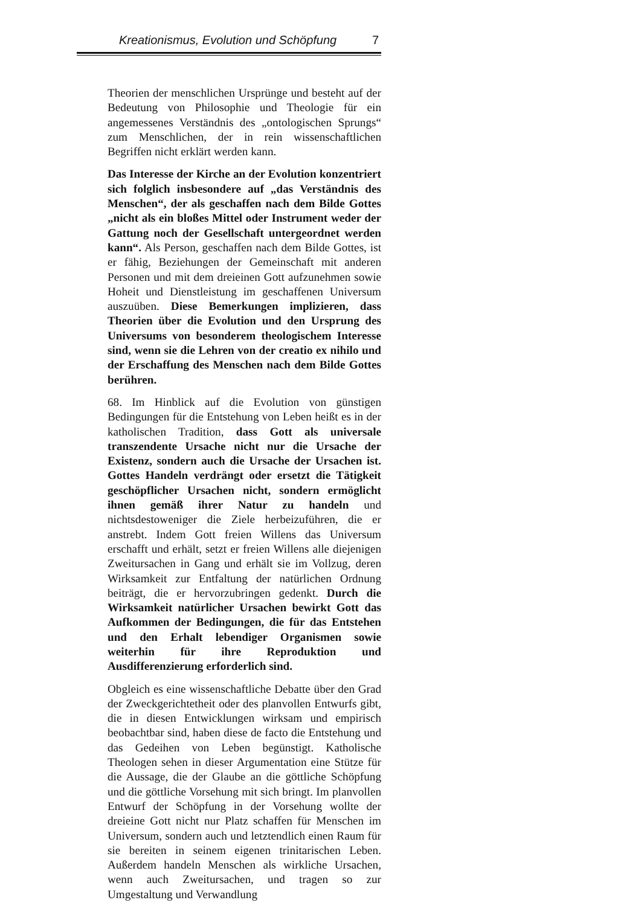Kreationismus, Evolution und Schöpfung 7
Theorien der menschlichen Ursprünge und besteht auf der Bedeutung von Philosophie und Theologie für ein angemessenes Verständnis des „ontologischen Sprungs“ zum Menschlichen, der in rein wissenschaftlichen Begriffen nicht erklärt werden kann.
Das Interesse der Kirche an der Evolution konzentriert sich folglich insbesondere auf „das Verständnis des Menschen“, der als geschaffen nach dem Bilde Gottes „nicht als ein bloßes Mittel oder Instrument weder der Gattung noch der Gesellschaft untergeordnet werden kann“. Als Person, geschaffen nach dem Bilde Gottes, ist er fähig, Beziehungen der Gemeinschaft mit anderen Personen und mit dem dreieinen Gott aufzunehmen sowie Hoheit und Dienstleistung im geschaffenen Universum auszuüben. Diese Bemerkungen implizieren, dass Theorien über die Evolution und den Ursprung des Universums von besonderem theologischem Interesse sind, wenn sie die Lehren von der creatio ex nihilo und der Erschaffung des Menschen nach dem Bilde Gottes berühren.
68. Im Hinblick auf die Evolution von günstigen Bedingungen für die Entstehung von Leben heißt es in der katholischen Tradition, dass Gott als universale transzendente Ursache nicht nur die Ursache der Existenz, sondern auch die Ursache der Ursachen ist. Gottes Handeln verdrängt oder ersetzt die Tätigkeit geschöpflicher Ursachen nicht, sondern ermöglicht ihnen gemäß ihrer Natur zu handeln und nichtsdestoweniger die Ziele herbeizuführen, die er anstrebt. Indem Gott freien Willens das Universum erschafft und erhält, setzt er freien Willens alle diejenigen Zweitursachen in Gang und erhält sie im Vollzug, deren Wirksamkeit zur Entfaltung der natürlichen Ordnung beiträgt, die er hervorzubringen gedenkt. Durch die Wirksamkeit natürlicher Ursachen bewirkt Gott das Aufkommen der Bedingungen, die für das Entstehen und den Erhalt lebendiger Organismen sowie weiterhin für ihre Reproduktion und Ausdifferenzierung erforderlich sind.
Obgleich es eine wissenschaftliche Debatte über den Grad der Zweckgerichtetheit oder des planvollen Entwurfs gibt, die in diesen Entwicklungen wirksam und empirisch beobachtbar sind, haben diese de facto die Entstehung und das Gedeihen von Leben begünstigt. Katholische Theologen sehen in dieser Argumentation eine Stütze für die Aussage, die der Glaube an die göttliche Schöpfung und die göttliche Vorsehung mit sich bringt. Im planvollen Entwurf der Schöpfung in der Vorsehung wollte der dreieine Gott nicht nur Platz schaffen für Menschen im Universum, sondern auch und letztendlich einen Raum für sie bereiten in seinem eigenen trinitarischen Leben. Außerdem handeln Menschen als wirkliche Ursachen, wenn auch Zweitursachen, und tragen so zur Umgestaltung und Verwandlung